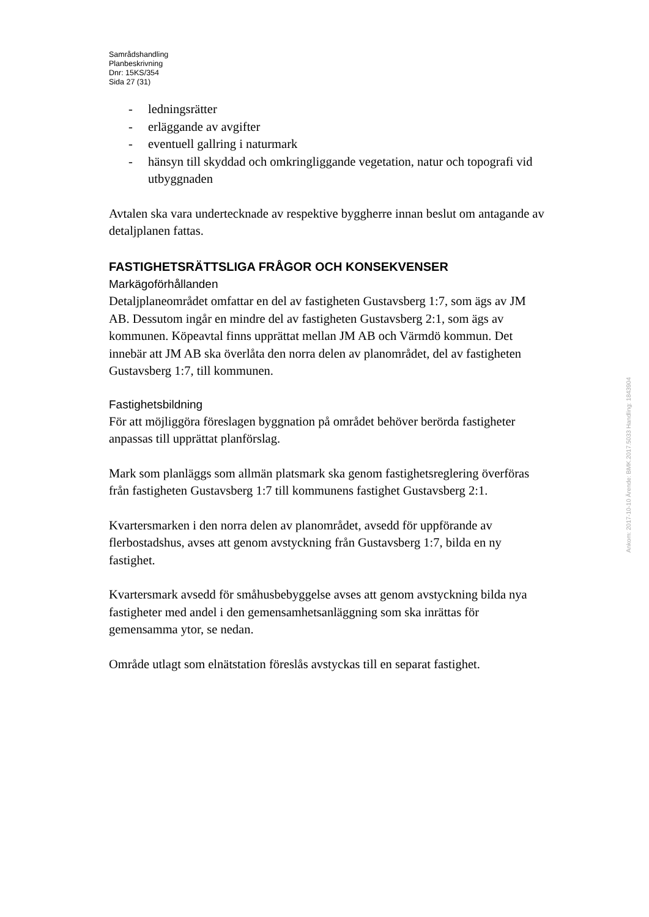Samrådshandling
Planbeskrivning
Dnr: 15KS/354
Sida 27 (31)
- ledningsrätter
- erläggande av avgifter
- eventuell gallring i naturmark
- hänsyn till skyddad och omkringliggande vegetation, natur och topografi vid utbyggnaden
Avtalen ska vara undertecknade av respektive byggherre innan beslut om antagande av detaljplanen fattas.
FASTIGHETSRÄTTSLIGA FRÅGOR OCH KONSEKVENSER
Markägoförhållanden
Detaljplaneområdet omfattar en del av fastigheten Gustavsberg 1:7, som ägs av JM AB. Dessutom ingår en mindre del av fastigheten Gustavsberg 2:1, som ägs av kommunen. Köpeavtal finns upprättat mellan JM AB och Värmdö kommun. Det innebär att JM AB ska överlåta den norra delen av planområdet, del av fastigheten Gustavsberg 1:7, till kommunen.
Fastighetsbildning
För att möjliggöra föreslagen byggnation på området behöver berörda fastigheter anpassas till upprättat planförslag.
Mark som planläggs som allmän platsmark ska genom fastighetsreglering överföras från fastigheten Gustavsberg 1:7 till kommunens fastighet Gustavsberg 2:1.
Kvartersmarken i den norra delen av planområdet, avsedd för uppförande av flerbostadshus, avses att genom avstyckning från Gustavsberg 1:7, bilda en ny fastighet.
Kvartersmark avsedd för småhusbebyggelse avses att genom avstyckning bilda nya fastigheter med andel i den gemensamhetsanläggning som ska inrättas för gemensamma ytor, se nedan.
Område utlagt som elnätstation föreslås avstyckas till en separat fastighet.
Ankom: 2017-10-10 Ärende: BMK.2017.5033 Handling: 1843904